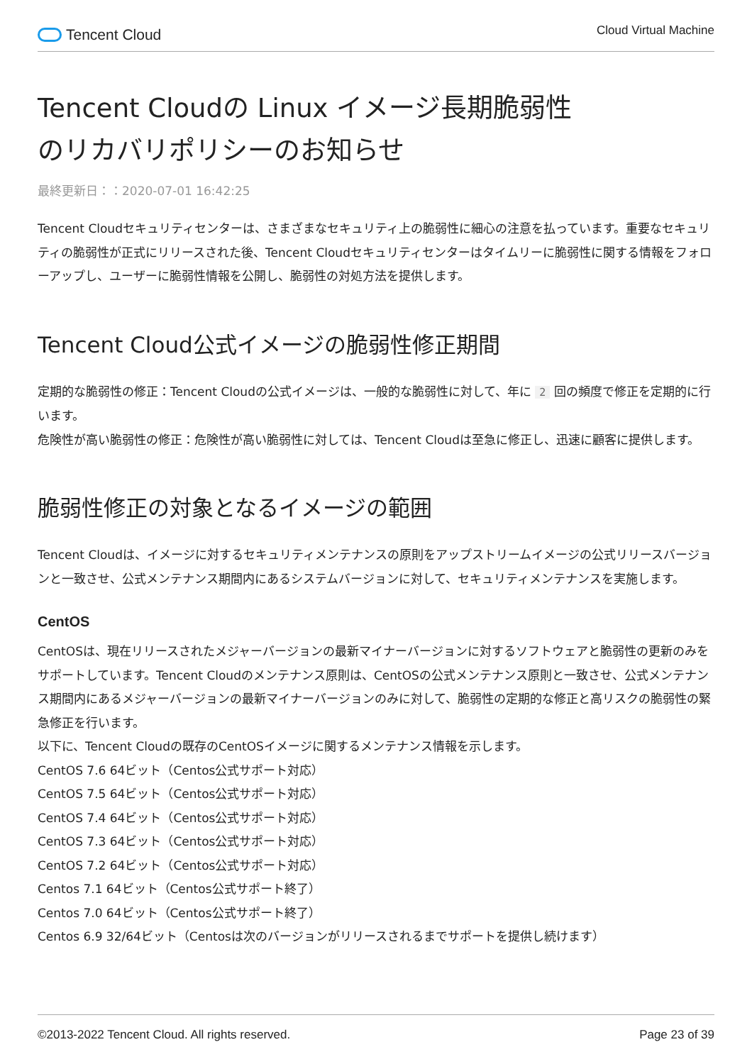Tencent Cloud
Cloud Virtual Machine
Tencent Cloudの Linux イメージ長期脆弱性
のリカバリポリシーのお知らせ
最終更新日：：2020-07-01 16:42:25
Tencent Cloudセキュリティセンターは、さまざまなセキュリティ上の脆弱性に細心の注意を払っています。重要なセキュリティの脆弱性が正式にリリースされた後、Tencent Cloudセキュリティセンターはタイムリーに脆弱性に関する情報をフォローアップし、ユーザーに脆弱性情報を公開し、脆弱性の対処方法を提供します。
Tencent Cloud公式イメージの脆弱性修正期間
定期的な脆弱性の修正：Tencent Cloudの公式イメージは、一般的な脆弱性に対して、年に 2 回の頻度で修正を定期的に行います。
危険性が高い脆弱性の修正：危険性が高い脆弱性に対しては、Tencent Cloudは至急に修正し、迅速に顧客に提供します。
脆弱性修正の対象となるイメージの範囲
Tencent Cloudは、イメージに対するセキュリティメンテナンスの原則をアップストリームイメージの公式リリースバージョンと一致させ、公式メンテナンス期間内にあるシステムバージョンに対して、セキュリティメンテナンスを実施します。
CentOS
CentOSは、現在リリースされたメジャーバージョンの最新マイナーバージョンに対するソフトウェアと脆弱性の更新のみをサポートしています。Tencent Cloudのメンテナンス原則は、CentOSの公式メンテナンス原則と一致させ、公式メンテナンス期間内にあるメジャーバージョンの最新マイナーバージョンのみに対して、脆弱性の定期的な修正と高リスクの脆弱性の緊急修正を行います。
以下に、Tencent Cloudの既存のCentOSイメージに関するメンテナンス情報を示します。
CentOS 7.6 64ビット（Centos公式サポート対応）
CentOS 7.5 64ビット（Centos公式サポート対応）
CentOS 7.4 64ビット（Centos公式サポート対応）
CentOS 7.3 64ビット（Centos公式サポート対応）
CentOS 7.2 64ビット（Centos公式サポート対応）
Centos 7.1 64ビット（Centos公式サポート終了）
Centos 7.0 64ビット（Centos公式サポート終了）
Centos 6.9 32/64ビット（Centosは次のバージョンがリリースされるまでサポートを提供し続けます）
©2013-2022 Tencent Cloud. All rights reserved. Page 23 of 39